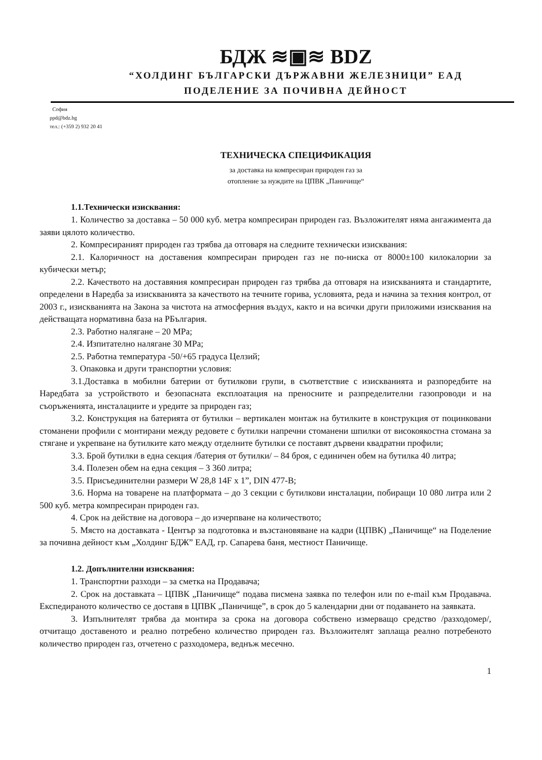БДЖ ≋▣≋ BDZ
“ХОЛДИНГ БЪЛГАРСКИ ДЪРЖАВНИ ЖЕЛЕЗНИЦИ” ЕАД
ПОДЕЛЕНИЕ ЗА ПОЧИВНА ДЕЙНОСТ
София
ppd@bdz.bg
тел.: (+359 2) 932 20 41
ТЕХНИЧЕСКА СПЕЦИФИКАЦИЯ
за доставка на компресиран природен газ за
отопление за нуждите на ЦПВК „Паничище“
1.1.Технически изисквания:
1. Количество за доставка – 50 000 куб. метра компресиран природен газ. Възложителят няма ангажимента да заяви цялото количество.
2. Компресираният природен газ трябва да отговаря на следните технически изисквания:
2.1. Калоричност на доставения компресиран природен газ не по-ниска от 8000±100 килокалории за кубически метър;
2.2. Качеството на доставяния компресиран природен газ трябва да отговаря на изискванията и стандартите, определени в Наредба за изискванията за качеството на течните горива, условията, реда и начина за техния контрол, от 2003 г., изискванията на Закона за чистота на атмосферния въздух, както и на всички други приложими изисквания на действащата нормативна база на РБългария.
2.3. Работно налягане – 20 MPa;
2.4. Изпитателно налягане 30 MPa;
2.5. Работна температура -50/+65 градуса Целзий;
3. Опаковка и други транспортни условия:
3.1.Доставка в мобилни батерии от бутилкови групи, в съответствие с изискванията и разпоредбите на Наредбата за устройството и безопасната експлоатация на преносните и разпределителни газопроводи и на съоръженията, инсталациите и уредите за природен газ;
3.2. Конструкция на батерията от бутилки – вертикален монтаж на бутилките в конструкция от поцинковани стоманени профили с монтирани между редовете с бутилки напречни стоманени шпилки от високоякостна стомана за стягане и укрепване на бутилките като между отделните бутилки се поставят дървени квадратни профили;
3.3. Брой бутилки в една секция /батерия от бутилки/ – 84 броя, с единичен обем на бутилка 40 литра;
3.4. Полезен обем на една секция – 3 360 литра;
3.5. Присъединителни размери W 28,8 14F x 1”, DIN 477-B;
3.6. Норма на товарене на платформата – до 3 секции с бутилкови инсталации, побиращи 10 080 литра или 2 500 куб. метра компресиран природен газ.
4. Срок на действие на договора – до изчерпване на количеството;
5. Място на доставката - Център за подготовка и възстановяване на кадри (ЦПВК) „Паничище“ на Поделение за почивна дейност към „Холдинг БДЖ” ЕАД, гр. Сапарева баня, местност Паничище.
1.2. Допълнителни изисквания:
1. Транспортни разходи – за сметка на Продавача;
2. Срок на доставката – ЦПВК „Паничище“ подава писмена заявка по телефон или по e-mail към Продавача. Експедираното количество се доставя в ЦПВК „Паничище”, в срок до 5 календарни дни от подаването на заявката.
3. Изпълнителят трябва да монтира за срока на договора собствено измерващо средство /разходомер/, отчитащо доставеното и реално потребено количество природен газ. Възложителят заплаща реално потребеното количество природен газ, отчетено с разходомера, веднъж месечно.
1